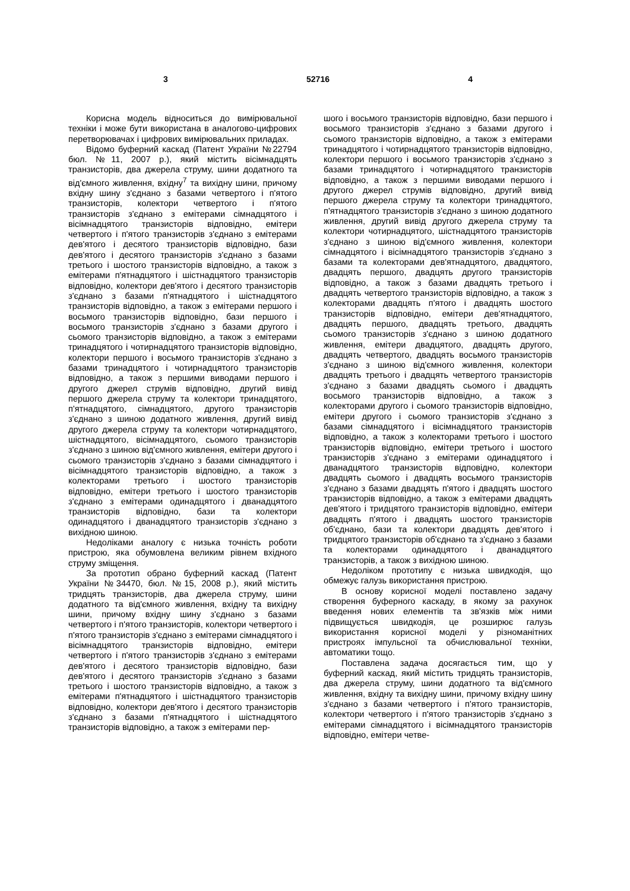3 52716 4
Корисна модель відноситься до вимірювальної техніки і може бути використана в аналогово-цифрових перетворювачах і цифрових вимірювальних приладах.
Відомо буферний каскад (Патент України №22794 бюл. №11, 2007 р.), який містить вісімнадцять транзисторів, два джерела струму, шини додатного та від'ємного живлення, вхідну<sup>7</sup> та вихідну шини, причому вхідну шину з'єднано з базами четвертого і п'ятого транзисторів, колектори четвертого і п'ятого транзисторів з'єднано з емітерами сімнадцятого і вісімнадцятого транзисторів відповідно, емітери четвертого і п'ятого транзисторів з'єднано з емітерами дев'ятого і десятого транзисторів відповідно, бази дев'ятого і десятого транзисторів з'єднано з базами третього і шостого транзисторів відповідно, а також з емітерами п'ятнадцятого і шістнадцятого транзисторів відповідно, колектори дев'ятого і десятого транзисторів з'єднано з базами п'ятнадцятого і шістнадцятого транзисторів відповідно, а також з емітерами першого і восьмого транзисторів відповідно, бази першого і восьмого транзисторів з'єднано з базами другого і сьомого транзисторів відповідно, а також з емітерами тринадцятого і чотирнадцятого транзисторів відповідно, колектори першого і восьмого транзисторів з'єднано з базами тринадцятого і чотирнадцятого транзисторів відповідно, а також з першими виводами першого і другого джерел струмів відповідно, другий вивід першого джерела струму та колектори тринадцятого, п'ятнадцятого, сімнадцятого, другого транзисторів з'єднано з шиною додатного живлення, другий вивід другого джерела струму та колектори чотирнадцятого, шістнадцятого, вісімнадцятого, сьомого транзисторів з'єднано з шиною від'ємного живлення, емітери другого і сьомого транзисторів з'єднано з базами сімнадцятого і вісімнадцятого транзисторів відповідно, а також з колекторами третього і шостого транзисторів відповідно, емітери третього і шостого транзисторів з'єднано з емітерами одинадцятого і дванадцятого транзисторів відповідно, бази та колектори одинадцятого і дванадцятого транзисторів з'єднано з вихідною шиною.
Недоліками аналогу є низька точність роботи пристрою, яка обумовлена великим рівнем вхідного струму зміщення.
За прототип обрано буферний каскад (Патент України №34470, бюл. №15, 2008 р.), який містить тридцять транзисторів, два джерела струму, шини додатного та від'ємного живлення, вхідну та вихідну шини, причому вхідну шину з'єднано з базами четвертого і п'ятого транзисторів, колектори четвертого і п'ятого транзисторів з'єднано з емітерами сімнадцятого і вісімнадцятого транзисторів відповідно, емітери четвертого і п'ятого транзисторів з'єднано з емітерами дев'ятого і десятого транзисторів відповідно, бази дев'ятого і десятого транзисторів з'єднано з базами третього і шостого транзисторів відповідно, а також з емітерами п'ятнадцятого і шістнадцятого транзисторів відповідно, колектори дев'ятого і десятого транзисторів з'єднано з базами п'ятнадцятого і шістнадцятого транзисторів відповідно, а також з емітерами пер-
шого і восьмого транзисторів відповідно, бази першого і восьмого транзисторів з'єднано з базами другого і сьомого транзисторів відповідно, а також з емітерами тринадцятого і чотирнадцятого транзисторів відповідно, колектори першого і восьмого транзисторів з'єднано з базами тринадцятого і чотирнадцятого транзисторів відповідно, а також з першими виводами першого і другого джерел струмів відповідно, другий вивід першого джерела струму та колектори тринадцятого, п'ятнадцятого транзисторів з'єднано з шиною додатного живлення, другий вивід другого джерела струму та колектори чотирнадцятого, шістнадцятого транзисторів з'єднано з шиною від'ємного живлення, колектори сімнадцятого і вісімнадцятого транзисторів з'єднано з базами та колекторами дев'ятнадцятого, двадцятого, двадцять першого, двадцять другого транзисторів відповідно, а також з базами двадцять третього і двадцять четвертого транзисторів відповідно, а також з колекторами двадцять п'ятого і двадцять шостого транзисторів відповідно, емітери дев'ятнадцятого, двадцять першого, двадцять третього, двадцять сьомого транзисторів з'єднано з шиною додатного живлення, емітери двадцятого, двадцять другого, двадцять четвертого, двадцять восьмого транзисторів з'єднано з шиною від'ємного живлення, колектори двадцять третього і двадцять четвертого транзисторів з'єднано з базами двадцять сьомого і двадцять восьмого транзисторів відповідно, а також з колекторами другого і сьомого транзисторів відповідно, емітери другого і сьомого транзисторів з'єднано з базами сімнадцятого і вісімнадцятого транзисторів відповідно, а також з колекторами третього і шостого транзисторів відповідно, емітери третього і шостого транзисторів з'єднано з емітерами одинадцятого і дванадцятого транзисторів відповідно, колектори двадцять сьомого і двадцять восьмого транзисторів з'єднано з базами двадцять п'ятого і двадцять шостого транзисторів відповідно, а також з емітерами двадцять дев'ятого і тридцятого транзисторів відповідно, емітери двадцять п'ятого і двадцять шостого транзисторів об'єднано, бази та колектори двадцять дев'ятого і тридцятого транзисторів об'єднано та з'єднано з базами та колекторами одинадцятого і дванадцятого транзисторів, а також з вихідною шиною.
Недоліком прототипу є низька швидкодія, що обмежує галузь використання пристрою.
В основу корисної моделі поставлено задачу створення буферного каскаду, в якому за рахунок введення нових елементів та зв'язків між ними підвищується швидкодія, це розширює галузь використання корисної моделі у різноманітних пристроях імпульсної та обчислювальної техніки, автоматики тощо.
Поставлена задача досягається тим, що у буферний каскад, який містить тридцять транзисторів, два джерела струму, шини додатного та від'ємного живлення, вхідну та вихідну шини, причому вхідну шину з'єднано з базами четвертого і п'ятого транзисторів, колектори четвертого і п'ятого транзисторів з'єднано з емітерами сімнадцятого і вісімнадцятого транзисторів відповідно, емітери четве-